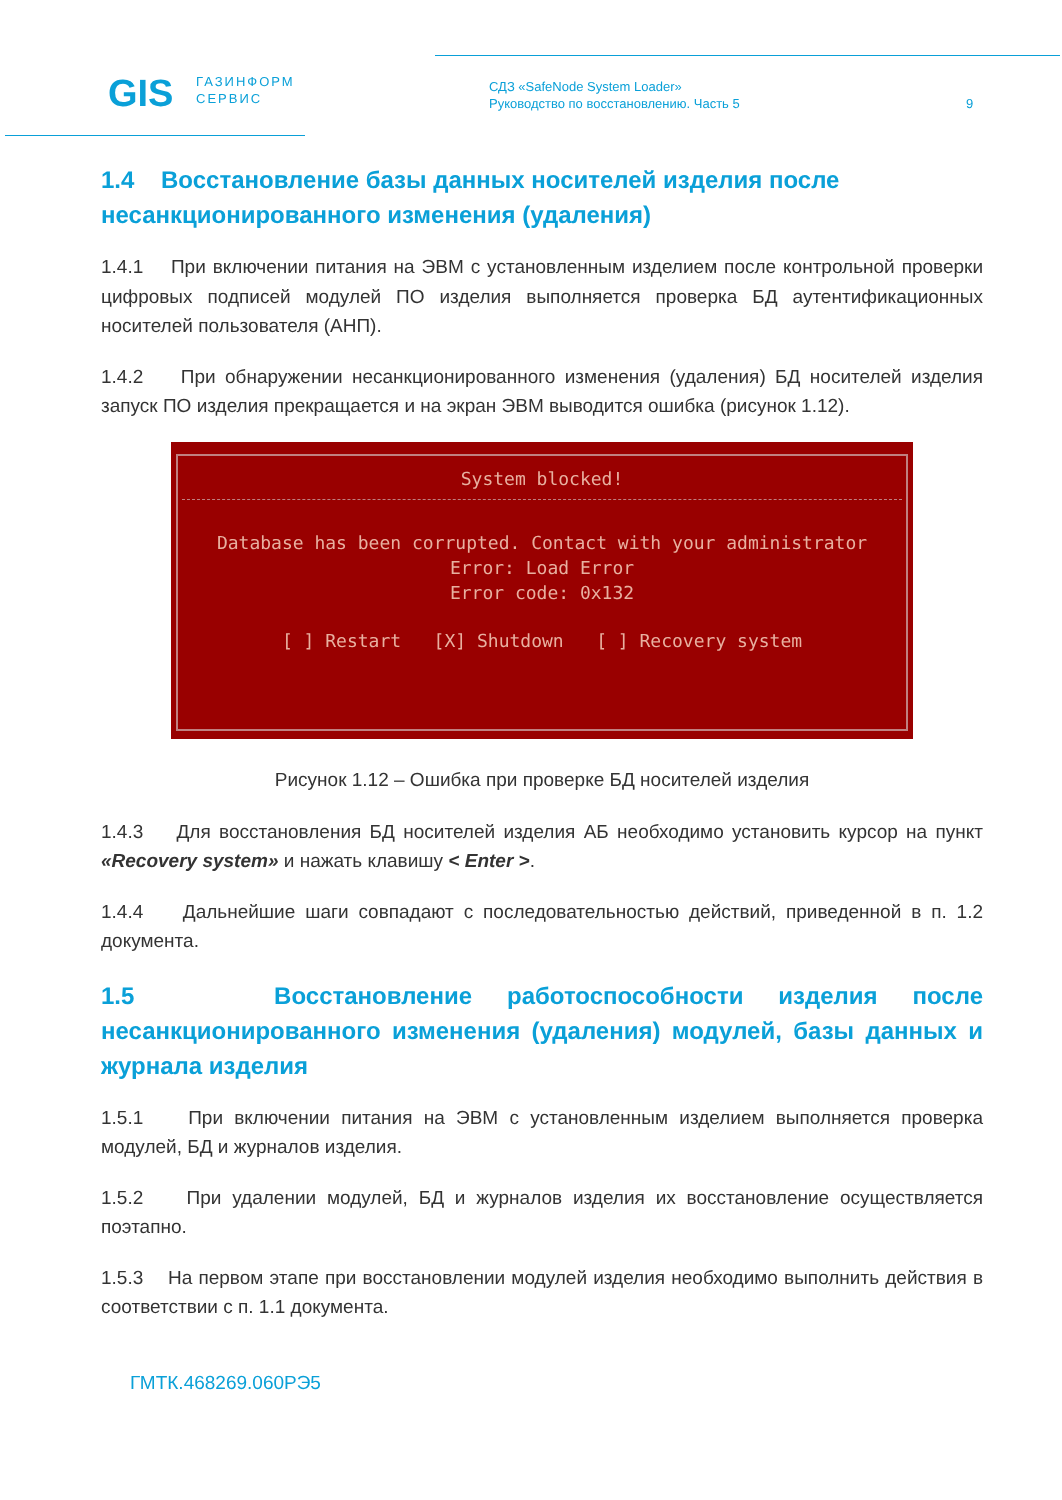GIS
ГАЗИНФОРМ
СЕРВИС
СДЗ «SafeNode System Loader»
Руководство по восстановлению. Часть 5
9
1.4 Восстановление базы данных носителей изделия после несанкционированного изменения (удаления)
1.4.1 При включении питания на ЭВМ с установленным изделием после контрольной проверки цифровых подписей модулей ПО изделия выполняется проверка БД аутентификационных носителей пользователя (АНП).
1.4.2 При обнаружении несанкционированного изменения (удаления) БД носителей изделия запуск ПО изделия прекращается и на экран ЭВМ выводится ошибка (рисунок 1.12).
System blocked!
Database has been corrupted. Contact with your administrator
Error: Load Error
Error code: 0x132
[ ] Restart [X] Shutdown [ ] Recovery system
Рисунок 1.12 – Ошибка при проверке БД носителей изделия
1.4.3 Для восстановления БД носителей изделия АБ необходимо установить курсор на пункт «Recovery system» и нажать клавишу < Enter >.
1.4.4 Дальнейшие шаги совпадают с последовательностью действий, приведенной в п. 1.2 документа.
1.5 Восстановление работоспособности изделия после несанкционированного изменения (удаления) модулей, базы данных и журнала изделия
1.5.1 При включении питания на ЭВМ с установленным изделием выполняется проверка модулей, БД и журналов изделия.
1.5.2 При удалении модулей, БД и журналов изделия их восстановление осуществляется поэтапно.
1.5.3 На первом этапе при восстановлении модулей изделия необходимо выполнить действия в соответствии с п. 1.1 документа.
ГМТК.468269.060РЭ5